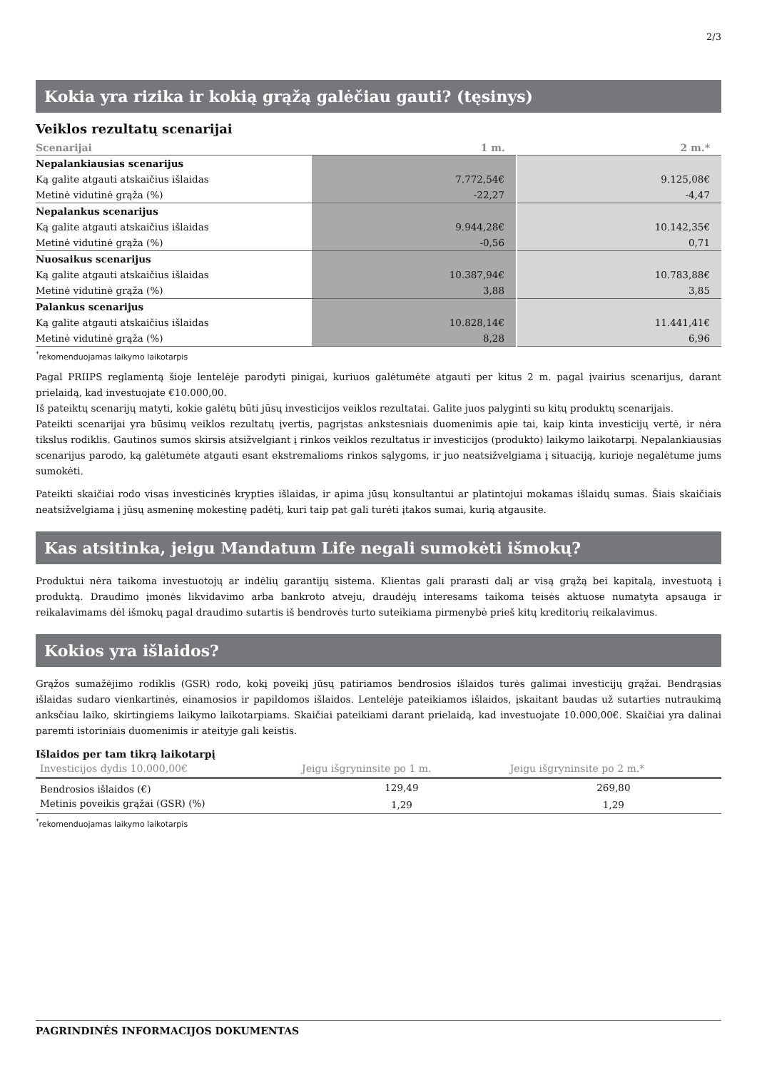2/3
Kokia yra rizika ir kokią grąžą galėčiau gauti? (tęsinys)
Veiklos rezultatų scenarijai
| Scenarijai | 1 m. | 2 m.* |
| --- | --- | --- |
| Nepalankiausias scenarijus | | |
| Ką galite atgauti atskaičius išlaidas | 7.772,54€ | 9.125,08€ |
| Metinė vidutinė grąža (%) | -22,27 | -4,47 |
| Nepalankus scenarijus | | |
| Ką galite atgauti atskaičius išlaidas | 9.944,28€ | 10.142,35€ |
| Metinė vidutinė grąža (%) | -0,56 | 0,71 |
| Nuosaikus scenarijus | | |
| Ką galite atgauti atskaičius išlaidas | 10.387,94€ | 10.783,88€ |
| Metinė vidutinė grąža (%) | 3,88 | 3,85 |
| Palankus scenarijus | | |
| Ką galite atgauti atskaičius išlaidas | 10.828,14€ | 11.441,41€ |
| Metinė vidutinė grąža (%) | 8,28 | 6,96 |
<sup>*</sup> rekomenduojamas laikymo laikotarpis
Pagal PRIIPS reglamentą šioje lentelėje parodyti pinigai, kuriuos galėtumėte atgauti per kitus 2 m. pagal įvairius scenarijus, darant prielaidą, kad investuojate €10.000,00.
Iš pateiktų scenarijų matyti, kokie galėtų būti jūsų investicijos veiklos rezultatai. Galite juos palyginti su kitų produktų scenarijais.
Pateikti scenarijai yra būsimų veiklos rezultatų įvertis, pagrįstas ankstesniais duomenimis apie tai, kaip kinta investicijų vertė, ir nėra tikslus rodiklis. Gautinos sumos skirsis atsižvelgiant į rinkos veiklos rezultatus ir investicijos (produkto) laikymo laikotarpį. Nepalankiausias scenarijus parodo, ką galėtumėte atgauti esant ekstremalioms rinkos sąlygoms, ir juo neatsižvelgiama į situaciją, kurioje negalėtume jums sumokėti.
Pateikti skaičiai rodo visas investicinės krypties išlaidas, ir apima jūsų konsultantui ar platintojui mokamas išlaidų sumas. Šiais skaičiais neatsižvelgiama į jūsų asmeninę mokestinę padėtį, kuri taip pat gali turėti įtakos sumai, kurią atgausite.
Kas atsitinka, jeigu Mandatum Life negali sumokėti išmokų?
Produktui nėra taikoma investuotojų ar indėlių garantijų sistema. Klientas gali prarasti dalį ar visą grąžą bei kapitalą, investuotą į produktą. Draudimo įmonės likvidavimo arba bankroto atveju, draudėjų interesams taikoma teisės aktuose numatyta apsauga ir reikalavimams dėl išmokų pagal draudimo sutartis iš bendrovės turto suteikiama pirmenybė prieš kitų kreditorių reikalavimus.
Kokios yra išlaidos?
Grąžos sumažėjimo rodiklis (GSR) rodo, kokį poveikį jūsų patiriamos bendrosios išlaidos turės galimai investicijų grąžai. Bendrąsias išlaidas sudaro vienkartinės, einamosios ir papildomos išlaidos. Lentelėje pateikiamos išlaidos, įskaitant baudas už sutarties nutraukimą anksčiau laiko, skirtingiems laikymo laikotarpiams. Skaičiai pateikiami darant prielaidą, kad investuojate 10.000,00€. Skaičiai yra dalinai paremti istoriniais duomenimis ir ateityje gali keistis.
Išlaidos per tam tikrą laikotarpį
| Investicijos dydis 10.000,00€ | Jeigu išgryninsite po 1 m. | Jeigu išgryninsite po 2 m.* |
| --- | --- | --- |
| Bendrosios išlaidos (€) | 129,49 | 269,80 |
| Metinis poveikis grąžai (GSR) (%) | 1,29 | 1,29 |
<sup>*</sup> rekomenduojamas laikymo laikotarpis
PAGRINDINĖS INFORMACIJOS DOKUMENTAS